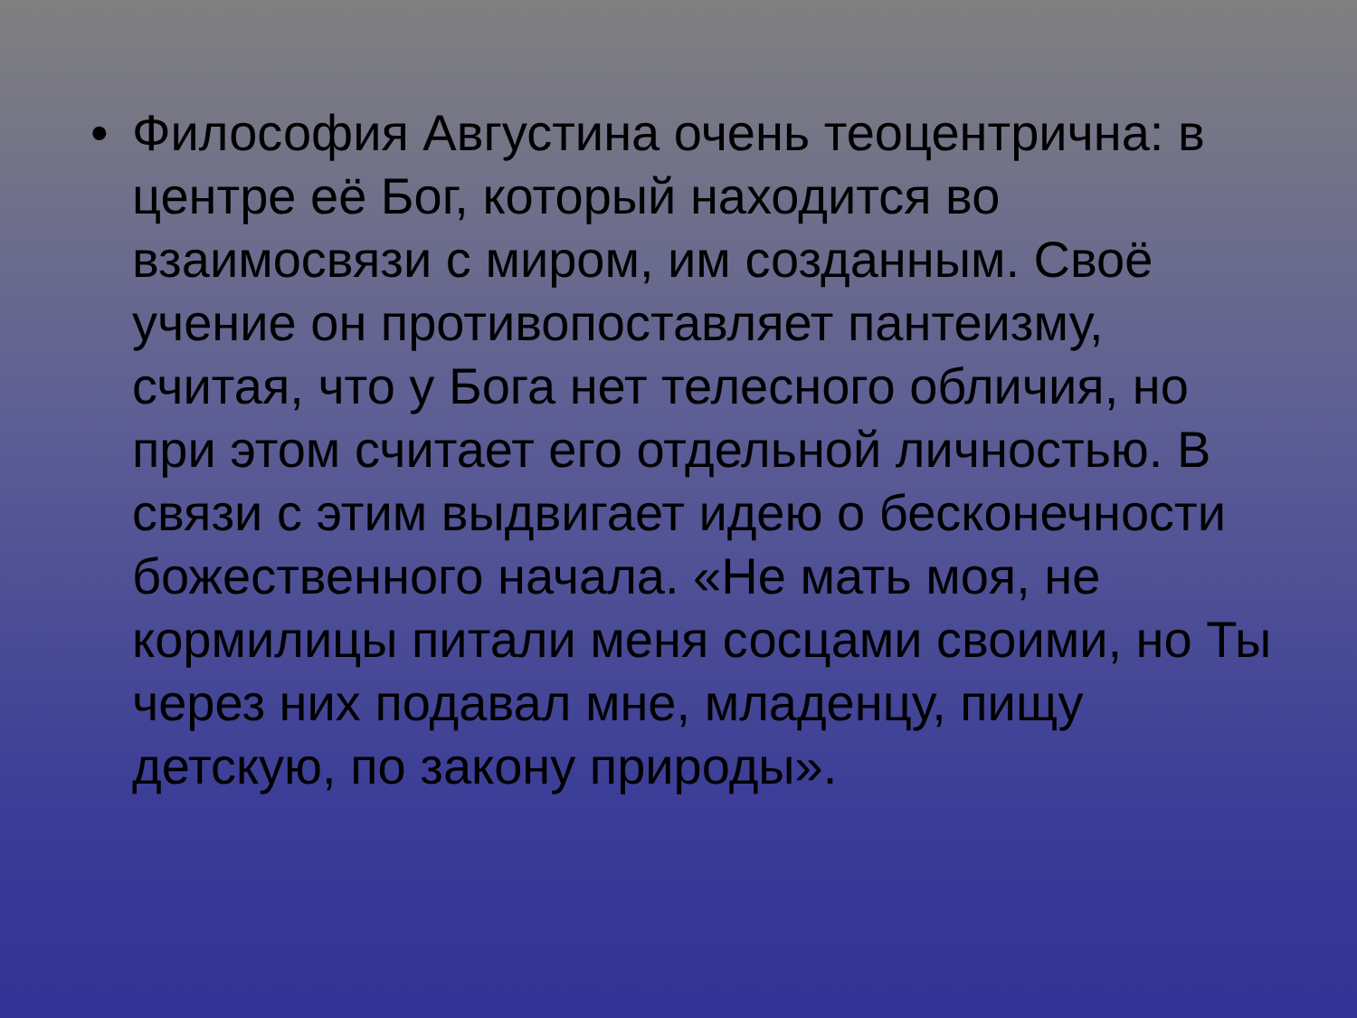• Философия Августина очень теоцентрична: в центре её Бог, который находится во взаимосвязи с миром, им созданным. Своё учение он противопоставляет пантеизму, считая, что у Бога нет телесного обличия, но при этом считает его отдельной личностью. В связи с этим выдвигает идею о бесконечности божественного начала. «Не мать моя, не кормилицы питали меня сосцами своими, но Ты через них подавал мне, младенцу, пищу детскую, по закону природы».